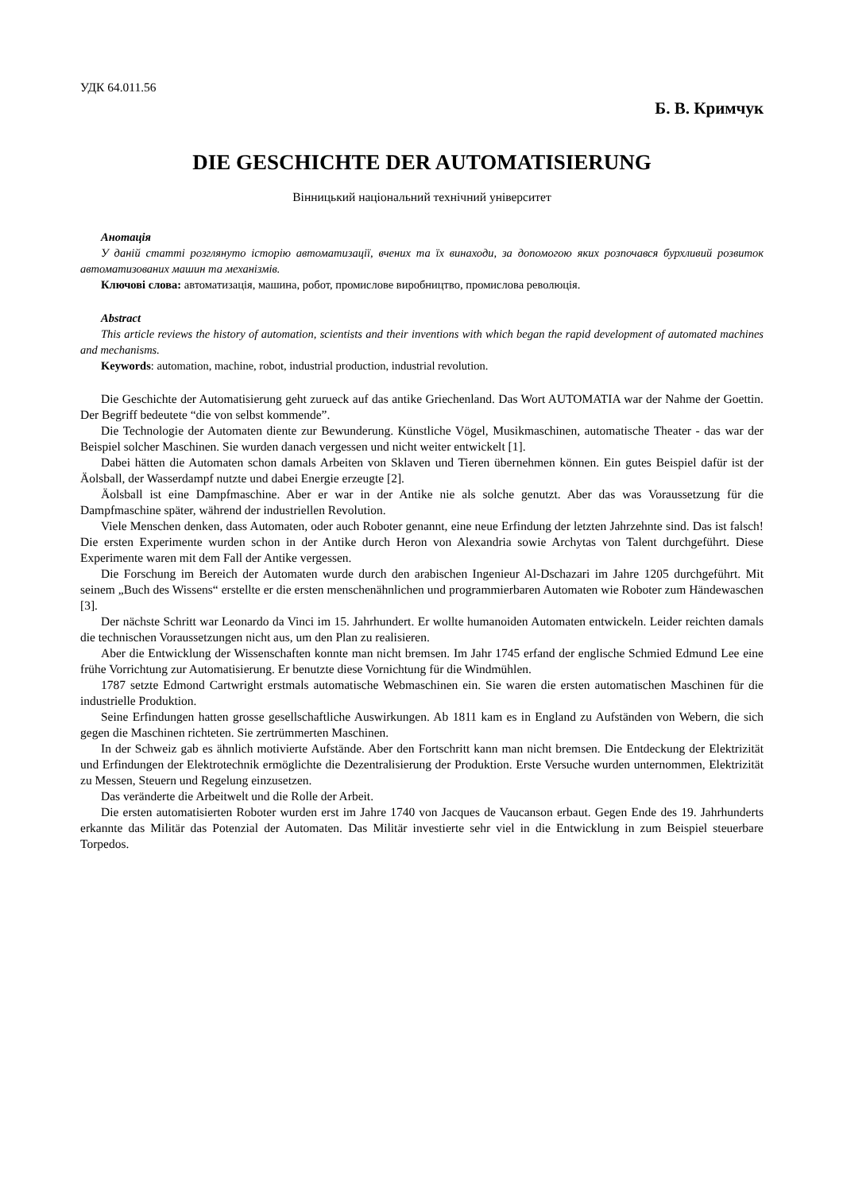УДК 64.011.56
Б. В. Кримчук
DIE GESCHICHTE DER AUTOMATISIERUNG
Вінницький національний технічний університет
Анотація
У даній статті розглянуто історію автоматизації, вчених та їх винаходи, за допомогою яких розпочався бурхливий розвиток автоматизованих машин та механізмів.
Ключові слова: автоматизація, машина, робот, промислове виробництво, промислова революція.
Abstract
This article reviews the history of automation, scientists and their inventions with which began the rapid development of automated machines and mechanisms.
Keywords: automation, machine, robot, industrial production, industrial revolution.
Die Geschichte der Automatisierung geht zurueck auf das antike Griechenland. Das Wort AUTOMATIA war der Nahme der Goettin. Der Begriff bedeutete “die von selbst kommende”.
Die Technologie der Automaten diente zur Bewunderung. Künstliche Vögel, Musikmaschinen, automatische Theater - das war der Beispiel solcher Maschinen. Sie wurden danach vergessen und nicht weiter entwickelt [1].
Dabei hätten die Automaten schon damals Arbeiten von Sklaven und Tieren übernehmen können. Ein gutes Beispiel dafür ist der Äolsball, der Wasserdampf nutzte und dabei Energie erzeugte [2].
Äolsball ist eine Dampfmaschine. Aber er war in der Antike nie als solche genutzt. Aber das was Voraussetzung für die Dampfmaschine später, während der industriellen Revolution.
Viele Menschen denken, dass Automaten, oder auch Roboter genannt, eine neue Erfindung der letzten Jahrzehnte sind. Das ist falsch! Die ersten Experimente wurden schon in der Antike durch Heron von Alexandria sowie Archytas von Talent durchgeführt. Diese Experimente waren mit dem Fall der Antike vergessen.
Die Forschung im Bereich der Automaten wurde durch den arabischen Ingenieur Al-Dschazari im Jahre 1205 durchgeführt. Mit seinem „Buch des Wissens“ erstellte er die ersten menschenähnlichen und programmierbaren Automaten wie Roboter zum Händewaschen [3].
Der nächste Schritt war Leonardo da Vinci im 15. Jahrhundert. Er wollte humanoiden Automaten entwickeln. Leider reichten damals die technischen Voraussetzungen nicht aus, um den Plan zu realisieren.
Aber die Entwicklung der Wissenschaften konnte man nicht bremsen. Im Jahr 1745 erfand der englische Schmied Edmund Lee eine frühe Vorrichtung zur Automatisierung. Er benutzte diese Vornichtung für die Windmühlen.
1787 setzte Edmond Cartwright erstmals automatische Webmaschinen ein. Sie waren die ersten automatischen Maschinen für die industrielle Produktion.
Seine Erfindungen hatten grosse gesellschaftliche Auswirkungen. Ab 1811 kam es in England zu Aufständen von Webern, die sich gegen die Maschinen richteten. Sie zertrümmerten Maschinen.
In der Schweiz gab es ähnlich motivierte Aufstände. Aber den Fortschritt kann man nicht bremsen. Die Entdeckung der Elektrizität und Erfindungen der Elektrotechnik ermöglichte die Dezentralisierung der Produktion. Erste Versuche wurden unternommen, Elektrizität zu Messen, Steuern und Regelung einzusetzen.
Das veränderte die Arbeitwelt und die Rolle der Arbeit.
Die ersten automatisierten Roboter wurden erst im Jahre 1740 von Jacques de Vaucanson erbaut. Gegen Ende des 19. Jahrhunderts erkannte das Militär das Potenzial der Automaten. Das Militär investierte sehr viel in die Entwicklung in zum Beispiel steuerbare Torpedos.